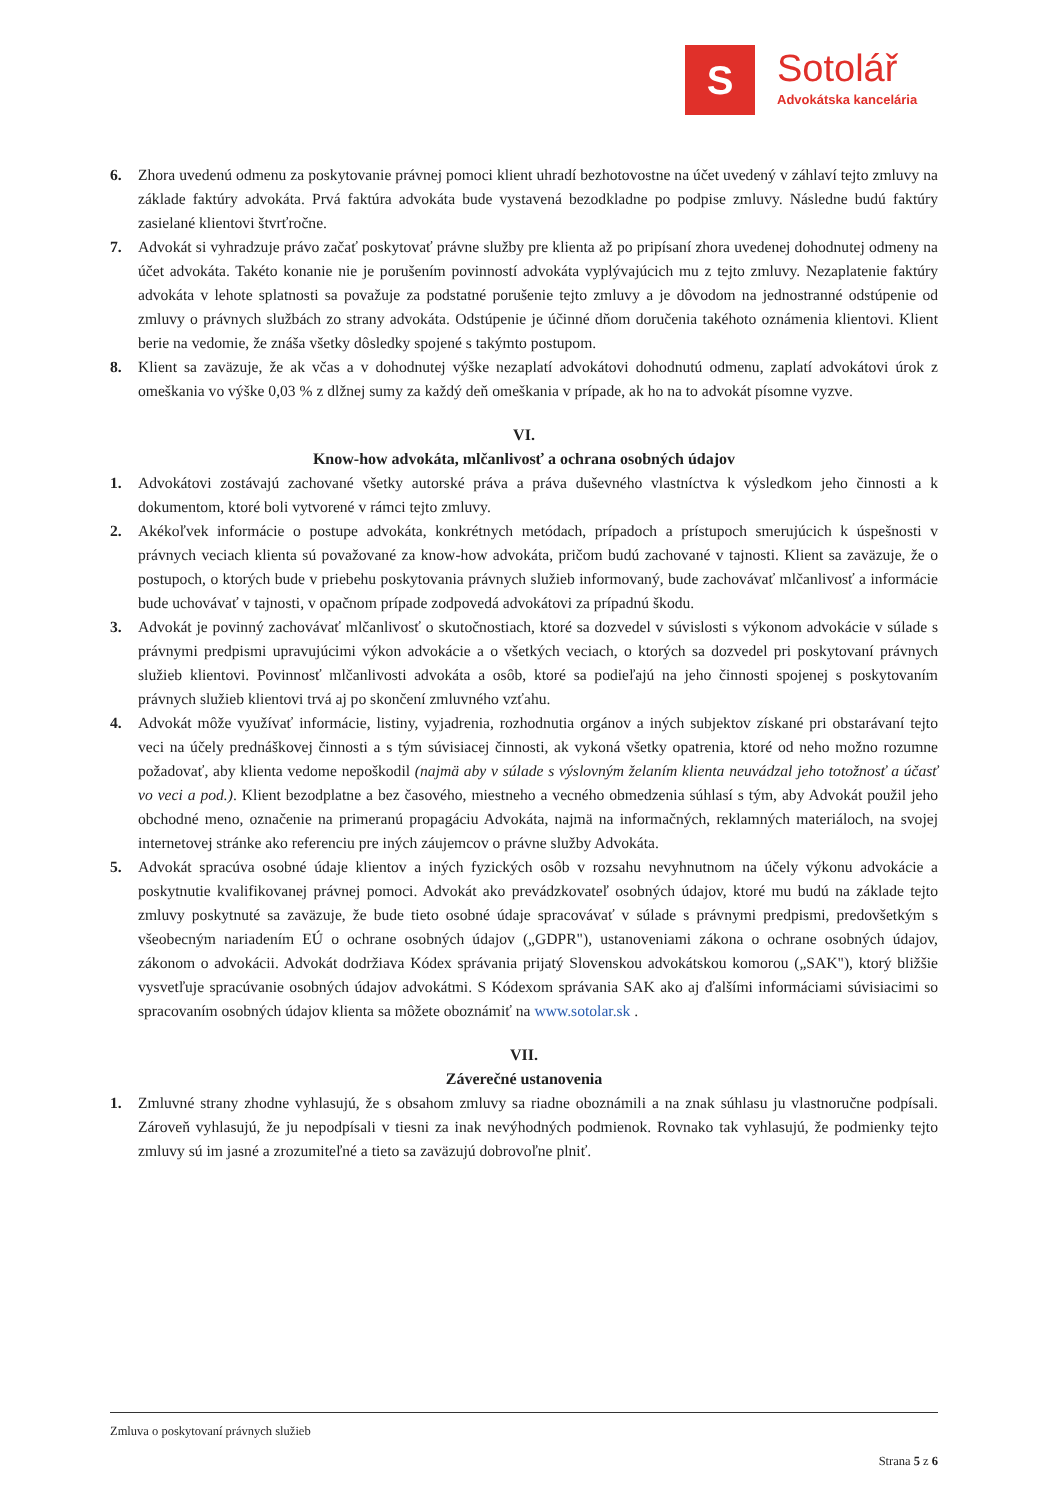S
Sotolář
Advokátska kancelária
6. Zhora uvedenú odmenu za poskytovanie právnej pomoci klient uhradí bezhotovostne na účet uvedený v záhlaví tejto zmluvy na základe faktúry advokáta. Prvá faktúra advokáta bude vystavená bezodkladne po podpise zmluvy. Následne budú faktúry zasielané klientovi štvrťročne.
7. Advokát si vyhradzuje právo začať poskytovať právne služby pre klienta až po pripísaní zhora uvedenej dohodnutej odmeny na účet advokáta. Takéto konanie nie je porušením povinností advokáta vyplývajúcich mu z tejto zmluvy. Nezaplatenie faktúry advokáta v lehote splatnosti sa považuje za podstatné porušenie tejto zmluvy a je dôvodom na jednostranné odstúpenie od zmluvy o právnych službách zo strany advokáta. Odstúpenie je účinné dňom doručenia takéhoto oznámenia klientovi. Klient berie na vedomie, že znáša všetky dôsledky spojené s takýmto postupom.
8. Klient sa zaväzuje, že ak včas a v dohodnutej výške nezaplatí advokátovi dohodnutú odmenu, zaplatí advokátovi úrok z omeškania vo výške 0,03 % z dlžnej sumy za každý deň omeškania v prípade, ak ho na to advokát písomne vyzve.
VI.
Know-how advokáta, mlčanlivosť a ochrana osobných údajov
1. Advokátovi zostávajú zachované všetky autorské práva a práva duševného vlastníctva k výsledkom jeho činnosti a k dokumentom, ktoré boli vytvorené v rámci tejto zmluvy.
2. Akékoľvek informácie o postupe advokáta, konkrétnych metódach, prípadoch a prístupoch smerujúcich k úspešnosti v právnych veciach klienta sú považované za know-how advokáta, pričom budú zachované v tajnosti. Klient sa zaväzuje, že o postupoch, o ktorých bude v priebehu poskytovania právnych služieb informovaný, bude zachovávať mlčanlivosť a informácie bude uchovávať v tajnosti, v opačnom prípade zodpovedá advokátovi za prípadnú škodu.
3. Advokát je povinný zachovávať mlčanlivosť o skutočnostiach, ktoré sa dozvedel v súvislosti s výkonom advokácie v súlade s právnymi predpismi upravujúcimi výkon advokácie a o všetkých veciach, o ktorých sa dozvedel pri poskytovaní právnych služieb klientovi. Povinnosť mlčanlivosti advokáta a osôb, ktoré sa podieľajú na jeho činnosti spojenej s poskytovaním právnych služieb klientovi trvá aj po skončení zmluvného vzťahu.
4. Advokát môže využívať informácie, listiny, vyjadrenia, rozhodnutia orgánov a iných subjektov získané pri obstarávaní tejto veci na účely prednáškovej činnosti a s tým súvisiacej činnosti, ak vykoná všetky opatrenia, ktoré od neho možno rozumne požadovať, aby klienta vedome nepoškodil (najmä aby v súlade s výslovným želaním klienta neuvádzal jeho totožnosť a účasť vo veci a pod.). Klient bezodplatne a bez časového, miestneho a vecného obmedzenia súhlasí s tým, aby Advokát použil jeho obchodné meno, označenie na primeranú propagáciu Advokáta, najmä na informačných, reklamných materiáloch, na svojej internetovej stránke ako referenciu pre iných záujemcov o právne služby Advokáta.
5. Advokát spracúva osobné údaje klientov a iných fyzických osôb v rozsahu nevyhnutnom na účely výkonu advokácie a poskytnutie kvalifikovanej právnej pomoci. Advokát ako prevádzkovateľ osobných údajov, ktoré mu budú na základe tejto zmluvy poskytnuté sa zaväzuje, že bude tieto osobné údaje spracovávať v súlade s právnymi predpismi, predovšetkým s všeobecným nariadením EÚ o ochrane osobných údajov („GDPR"), ustanoveniami zákona o ochrane osobných údajov, zákonom o advokácii. Advokát dodržiava Kódex správania prijatý Slovenskou advokátskou komorou („SAK"), ktorý bližšie vysvetľuje spracúvanie osobných údajov advokátmi. S Kódexom správania SAK ako aj ďalšími informáciami súvisiacimi so spracovaním osobných údajov klienta sa môžete oboznámiť na www.sotolar.sk .
VII.
Záverečné ustanovenia
1. Zmluvné strany zhodne vyhlasujú, že s obsahom zmluvy sa riadne oboznámili a na znak súhlasu ju vlastnoručne podpísali. Zároveň vyhlasujú, že ju nepodpísali v tiesni za inak nevýhodných podmienok. Rovnako tak vyhlasujú, že podmienky tejto zmluvy sú im jasné a zrozumiteľné a tieto sa zaväzujú dobrovoľne plniť.
Zmluva o poskytovaní právnych služieb
Strana 5 z 6